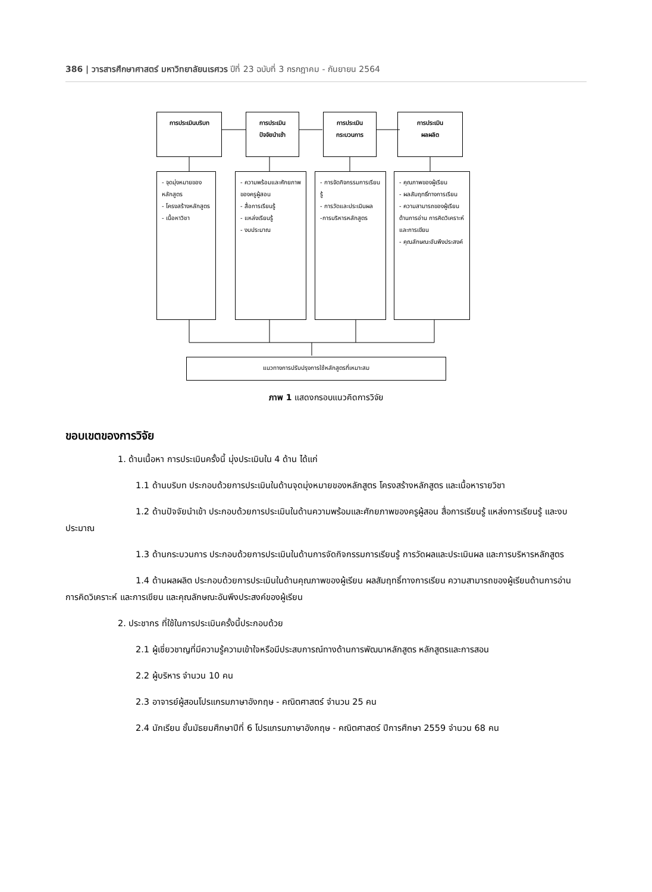386 | วารสารศึกษาศาสตร์ มหาวิทยาลัยนเรศวร ปีที่ 23 ฉบับที่ 3 กรกฎาคม - กันยายน 2564
การประเมินบริบท
การประเมิน
ปัจจัยนำเข้า
การประเมิน
กระบวนการ
การประเมิน
ผลผลิต
- จุดมุ่งหมายของหลักสูตร
- โครงสร้างหลักสูตร
- เนื้อหาวิชา
- ความพร้อมและศักยภาพของครูผู้สอน
- สื่อการเรียนรู้
- แหล่งเรียนรู้
- งบประมาณ
- การจัดกิจกรรมการเรียนรู้
- การวัดและประเมินผล
-การบริหารหลักสูตร
- คุณภาพของผู้เรียน
- ผลสัมฤทธิ์ทางการเรียน
- ความสามารถของผู้เรียนด้านการอ่าน การคิดวิเคราะห์ และการเขียน
- คุณลักษณะอันพึงประสงค์
แนวทางการปรับปรุงการใช้หลักสูตรที่เหมาะสม
ภาพ 1 แสดงกรอบแนวคิดการวิจัย
ขอบเขตของการวิจัย
1. ด้านเนื้อหา การประเมินครั้งนี้ มุ่งประเมินใน 4 ด้าน ได้แก่
1.1 ด้านบริบท ประกอบด้วยการประเมินในด้านจุดมุ่งหมายของหลักสูตร โครงสร้างหลักสูตร และเนื้อหารายวิชา
1.2 ด้านปัจจัยนำเข้า ประกอบด้วยการประเมินในด้านความพร้อมและศักยภาพของครูผู้สอน สื่อการเรียนรู้ แหล่งการเรียนรู้ และงบประมาณ
1.3 ด้านกระบวนการ ประกอบด้วยการประเมินในด้านการจัดกิจกรรมการเรียนรู้ การวัดผลและประเมินผล และการบริหารหลักสูตร
1.4 ด้านผลผลิต ประกอบด้วยการประเมินในด้านคุณภาพของผู้เรียน ผลสัมฤทธิ์ทางการเรียน ความสามารถของผู้เรียนด้านการอ่าน การคิดวิเคราะห์ และการเขียน และคุณลักษณะอันพึงประสงค์ของผู้เรียน
2. ประชากร ที่ใช้ในการประเมินครั้งนี้ประกอบด้วย
2.1 ผู้เชี่ยวชาญที่มีความรู้ความเข้าใจหรือมีประสบการณ์ทางด้านการพัฒนาหลักสูตร หลักสูตรและการสอน
2.2 ผู้บริหาร จำนวน 10 คน
2.3 อาจารย์ผู้สอนโปรแกรมภาษาอังกฤษ - คณิตศาสตร์ จำนวน 25 คน
2.4 นักเรียน ชั้นมัธยมศึกษาปีที่ 6 โปรแกรมภาษาอังกฤษ - คณิตศาสตร์ ปีการศึกษา 2559 จำนวน 68 คน